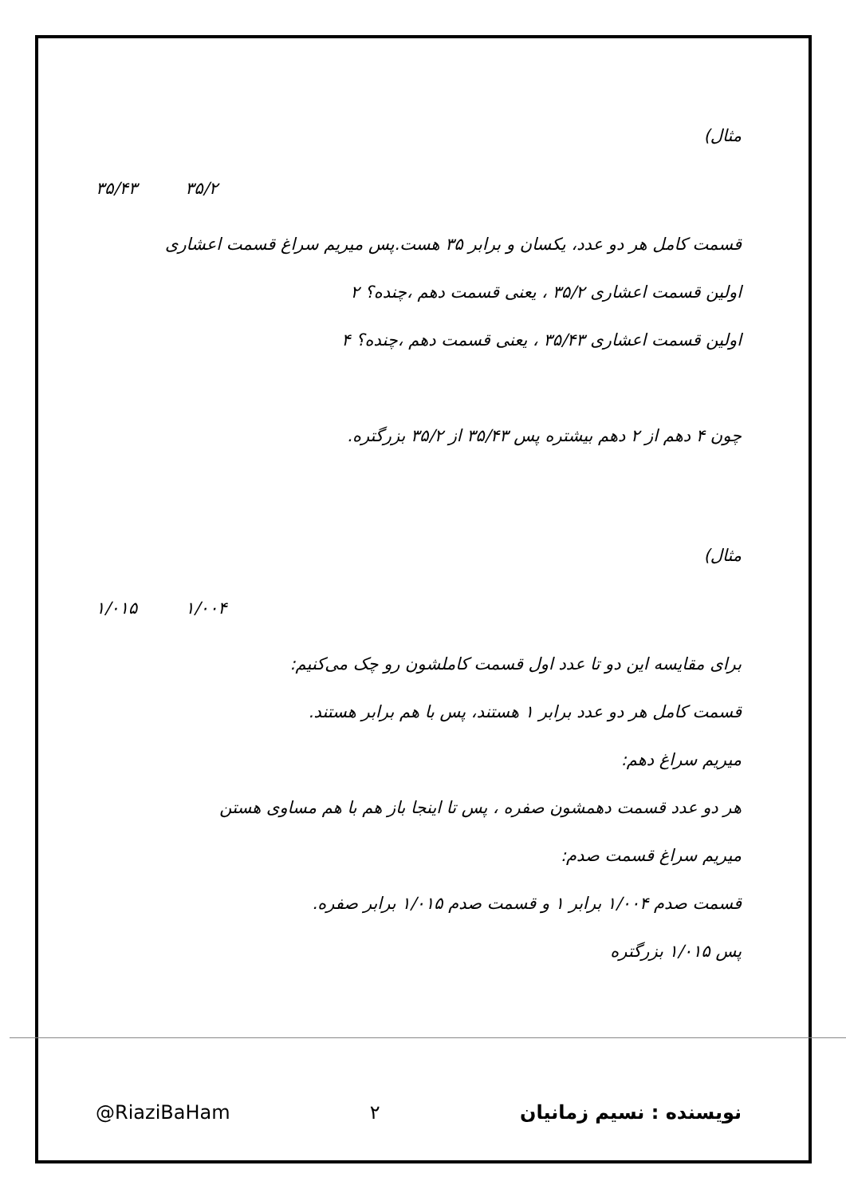مثال)
۳۵/۴۳ ۳۵/۲
قسمت کامل هر دو عدد، یکسان و برابر ۳۵ هست.پس میریم سراغ قسمت اعشاری
اولین قسمت اعشاری ۳۵/۲ ، یعنی قسمت دهم ،چنده؟ ۲
اولین قسمت اعشاری ۳۵/۴۳ ، یعنی قسمت دهم ،چنده؟ ۴
چون ۴ دهم از ۲ دهم بیشتره پس ۳۵/۴۳ از ۳۵/۲ بزرگتره.
مثال)
۱/۰۱۵ ۱/۰۰۴
برای مقایسه این دو تا عدد اول قسمت کاملشون رو چک می‌کنیم:
قسمت کامل هر دو عدد برابر ۱ هستند، پس با هم برابر هستند.
میریم سراغ دهم:
هر دو عدد قسمت دهمشون صفره ، پس تا اینجا باز هم با هم مساوی هستن
میریم سراغ قسمت صدم:
قسمت صدم ۱/۰۰۴ برابر ۱ و قسمت صدم ۱/۰۱۵ برابر صفره.
پس ۱/۰۱۵ بزرگتره
@RiaziBaHam ۲ نویسنده : نسیم زمانیان